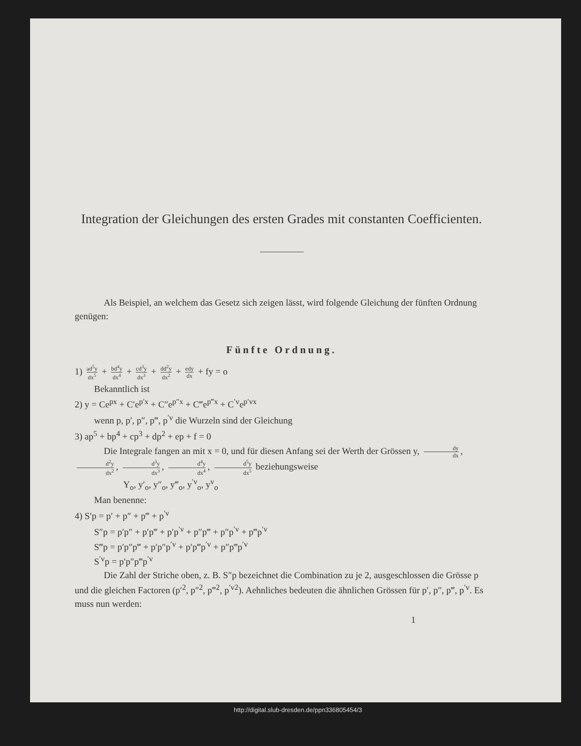Integration der Gleichungen des ersten Grades mit constanten Coefficienten.
Als Beispiel, an welchem das Gesetz sich zeigen lässt, wird folgende Gleichung der fünften Ordnung genügen:
Fünfte Ordnung.
1) ad<sup>5</sup>y dx<sup>5</sup> + bd<sup>4</sup>y dx<sup>4</sup> + cd<sup>3</sup>y dx<sup>3</sup> + dd<sup>2</sup>y dx<sup>2</sup> + edy dx + fy = o
Bekanntlich ist
2) y = Ce<sup>px</sup> + C′e<sup>p′x</sup> + C″e<sup>p″x</sup> + C‴e<sup>p‴x</sup> + C<sup>′v</sup>e<sup>p′vx</sup>
wenn p, p′, p″, p‴, p<sup>′v</sup> die Wurzeln sind der Gleichung
3) ap<sup>5</sup> + bp<sup>4</sup> + cp<sup>3</sup> + dp<sup>2</sup> + ep + f = 0
Die Integrale fangen an mit x = 0, und für diesen Anfang sei der Werth der Grössen y, dy dx, d<sup>2</sup>y dx<sup>2</sup>, d<sup>3</sup>y dx<sup>3</sup>, d<sup>4</sup>y dx<sup>4</sup>, d<sup>5</sup>y dx<sup>5</sup> beziehungsweise
Y<sub>o</sub>, y′<sub>o</sub>, y″<sub>o</sub>, y‴<sub>o</sub>, y<sup>′v</sup><sub>o</sub>, y<sup>v</sup><sub>o</sub>
Man benenne:
4) S′p = p′ + p″ + p‴ + p<sup>′v</sup>
S″p = p′p″ + p′p‴ + p′p<sup>′v</sup> + p″p‴ + p″p<sup>′v</sup> + p‴p<sup>′v</sup>
S‴p = p′p″p‴ + p′p″p<sup>′v</sup> + p′p‴p<sup>′v</sup> + p″p‴p<sup>′v</sup>
S<sup>′v</sup>p = p′p″p‴p<sup>′v</sup>
Die Zahl der Striche oben, z. B. S″p bezeichnet die Combination zu je 2, ausgeschlossen die Grösse p und die gleichen Factoren (p′<sup>2</sup>, p″<sup>2</sup>, p‴<sup>2</sup>, p<sup>′v2</sup>). Aehnliches bedeuten die ähnlichen Grössen für p′, p″, p‴, p<sup>′v</sup>. Es muss nun werden:
1
http://digital.slub-dresden.de/ppn336805454/3